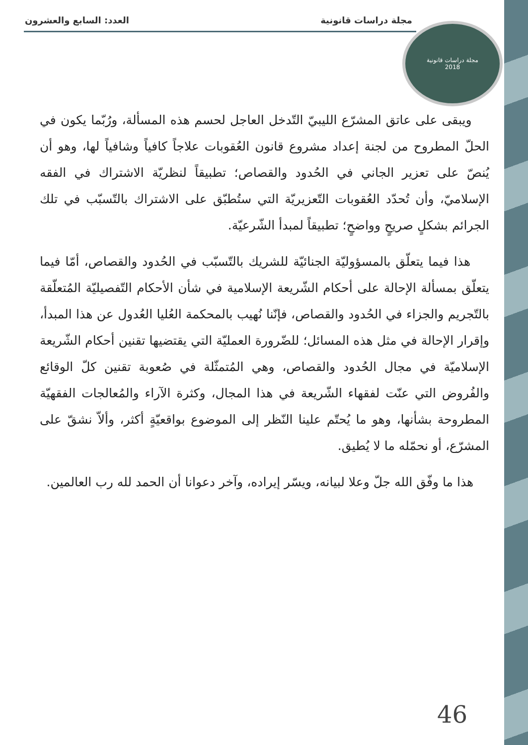مجلة دراسات قانونية العدد: السابع والعشرون
مجلة دراسات قانونية
2018
ويبقى على عاتق المشرّع الليبيّ التّدخل العاجل لحسم هذه المسألة، ورُبّما يكون في الحلّ المطروح من لجنة إعداد مشروع قانون العُقوبات علاجاً كافياً وشافياً لها، وهو أن يُنصّ على تعزير الجاني في الحُدود والقصاص؛ تطبيقاً لنظريّة الاشتراك في الفقه الإسلاميّ، وأن تُحدّد العُقوبات التّعزيريّة التي ستُطبّق على الاشتراك بالتّسبّب في تلك الجرائم بشكلٍ صريحٍ وواضحٍ؛ تطبيقاً لمبدأ الشّرعيّة.
هذا فيما يتعلّق بالمسؤوليّة الجنائيّة للشريك بالتّسبّب في الحُدود والقصاص، أمّا فيما يتعلّق بمسألة الإحالة على أحكام الشّريعة الإسلامية في شأن الأحكام التّفصيليّة المُتعلّقة بالتّجريم والجزاء في الحُدود والقصاص، فإنّنا نُهيب بالمحكمة العُليا العُدول عن هذا المبدأ، وإقرار الإحالة في مثل هذه المسائل؛ للضّرورة العمليّة التي يقتضيها تقنين أحكام الشّريعة الإسلاميّة في مجال الحُدود والقصاص، وهي المُتمثّلة في صُعوبة تقنين كلّ الوقائع والفُروض التي عنّت لفقهاء الشّريعة في هذا المجال، وكثرة الآراء والمُعالجات الفقهيّة المطروحة بشأنها، وهو ما يُحتّم علينا النّظر إلى الموضوع بواقعيّةٍ أكثر، وألاّ نشقّ على المشرّع، أو نحمّله ما لا يُطيق.
هذا ما وفّق الله جلّ وعلا لبيانه، ويسّر إيراده، وآخر دعوانا أن الحمد لله رب العالمين.
46